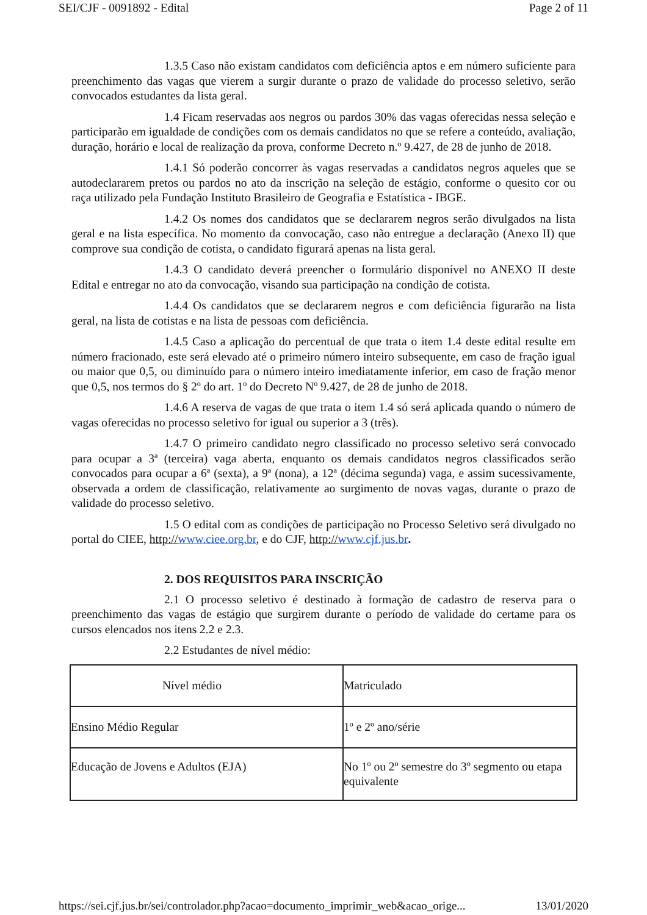SEI/CJF - 0091892 - Edital Page 2 of 11
1.3.5 Caso não existam candidatos com deficiência aptos e em número suficiente para preenchimento das vagas que vierem a surgir durante o prazo de validade do processo seletivo, serão convocados estudantes da lista geral.
1.4 Ficam reservadas aos negros ou pardos 30% das vagas oferecidas nessa seleção e participarão em igualdade de condições com os demais candidatos no que se refere a conteúdo, avaliação, duração, horário e local de realização da prova, conforme Decreto n.º 9.427, de 28 de junho de 2018.
1.4.1 Só poderão concorrer às vagas reservadas a candidatos negros aqueles que se autodeclararem pretos ou pardos no ato da inscrição na seleção de estágio, conforme o quesito cor ou raça utilizado pela Fundação Instituto Brasileiro de Geografia e Estatística - IBGE.
1.4.2 Os nomes dos candidatos que se declararem negros serão divulgados na lista geral e na lista específica. No momento da convocação, caso não entregue a declaração (Anexo II) que comprove sua condição de cotista, o candidato figurará apenas na lista geral.
1.4.3 O candidato deverá preencher o formulário disponível no ANEXO II deste Edital e entregar no ato da convocação, visando sua participação na condição de cotista.
1.4.4 Os candidatos que se declararem negros e com deficiência figurarão na lista geral, na lista de cotistas e na lista de pessoas com deficiência.
1.4.5 Caso a aplicação do percentual de que trata o item 1.4 deste edital resulte em número fracionado, este será elevado até o primeiro número inteiro subsequente, em caso de fração igual ou maior que 0,5, ou diminuído para o número inteiro imediatamente inferior, em caso de fração menor que 0,5, nos termos do § 2º do art. 1º do Decreto Nº 9.427, de 28 de junho de 2018.
1.4.6 A reserva de vagas de que trata o item 1.4 só será aplicada quando o número de vagas oferecidas no processo seletivo for igual ou superior a 3 (três).
1.4.7 O primeiro candidato negro classificado no processo seletivo será convocado para ocupar a 3ª (terceira) vaga aberta, enquanto os demais candidatos negros classificados serão convocados para ocupar a 6ª (sexta), a 9ª (nona), a 12ª (décima segunda) vaga, e assim sucessivamente, observada a ordem de classificação, relativamente ao surgimento de novas vagas, durante o prazo de validade do processo seletivo.
1.5 O edital com as condições de participação no Processo Seletivo será divulgado no portal do CIEE, http://www.ciee.org.br, e do CJF, http://www.cjf.jus.br.
2. DOS REQUISITOS PARA INSCRIÇÃO
2.1 O processo seletivo é destinado à formação de cadastro de reserva para o preenchimento das vagas de estágio que surgirem durante o período de validade do certame para os cursos elencados nos itens 2.2 e 2.3.
2.2 Estudantes de nível médio:
| Nível médio | Matriculado |
| Ensino Médio Regular | 1º e 2º ano/série |
| Educação de Jovens e Adultos (EJA) | No 1º ou 2º semestre do 3º segmento ou etapa equivalente |
https://sei.cjf.jus.br/sei/controlador.php?acao=documento_imprimir_web&acao_orige... 13/01/2020